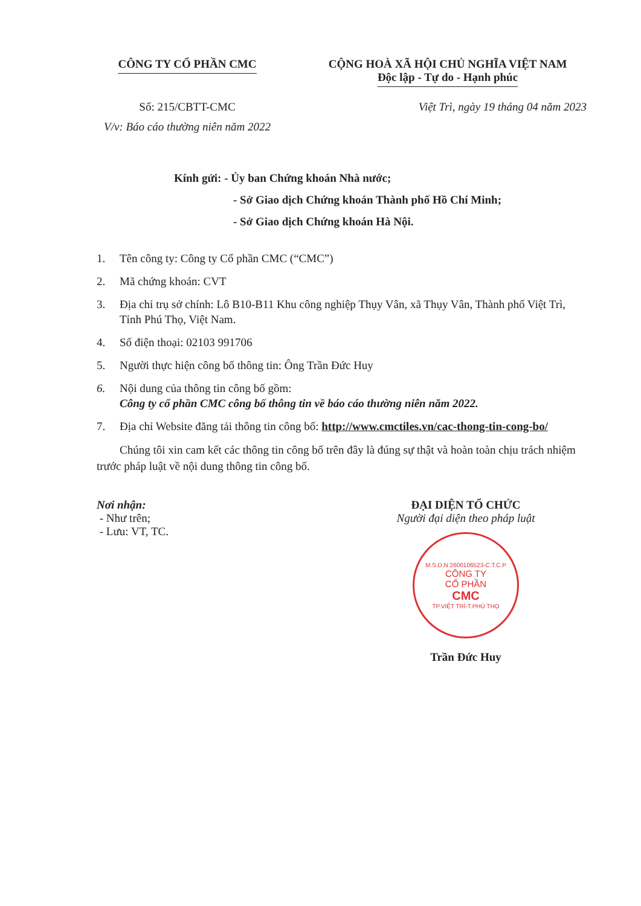CÔNG TY CỔ PHẦN CMC CỘNG HOÀ XÃ HỘI CHỦ NGHĨA VIỆT NAM
Độc lập - Tự do - Hạnh phúc
Số: 215/CBTT-CMC
V/v: Báo cáo thường niên năm 2022
Việt Trì, ngày 19 tháng 04 năm 2023
Kính gửi: - Ủy ban Chứng khoán Nhà nước;
- Sở Giao dịch Chứng khoán Thành phố Hồ Chí Minh;
- Sở Giao dịch Chứng khoán Hà Nội.
1. Tên công ty: Công ty Cổ phần CMC (“CMC”)
2. Mã chứng khoán: CVT
3. Địa chỉ trụ sở chính: Lô B10-B11 Khu công nghiệp Thụy Vân, xã Thụy Vân, Thành phố Việt Trì, Tỉnh Phú Thọ, Việt Nam.
4. Số điện thoại: 02103 991706
5. Người thực hiện công bố thông tin: Ông Trần Đức Huy
6. Nội dung của thông tin công bố gồm:
Công ty cổ phần CMC công bố thông tin về báo cáo thường niên năm 2022.
7. Địa chỉ Website đăng tải thông tin công bố: http://www.cmctiles.vn/cac-thong-tin-cong-bo/
Chúng tôi xin cam kết các thông tin công bố trên đây là đúng sự thật và hoàn toàn chịu trách nhiệm trước pháp luật về nội dung thông tin công bố.
Nơi nhận:
- Như trên;
- Lưu: VT, TC.
ĐẠI DIỆN TỔ CHỨC
Người đại diện theo pháp luật
M.S.D.N:2600106523-C.T.C.P
CÔNG TY
CỔ PHẦN
CMC
TP.VIỆT TRÌ-T.PHÚ THỌ
Trần Đức Huy